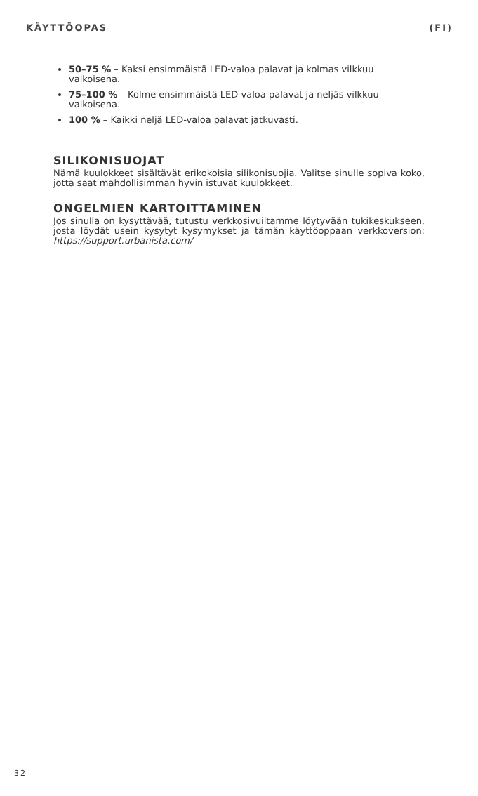KÄYTTÖOPAS (FI)
50–75 % – Kaksi ensimmäistä LED-valoa palavat ja kolmas vilkkuu valkoisena.
75–100 % – Kolme ensimmäistä LED-valoa palavat ja neljäs vilkkuu valkoisena.
100 % – Kaikki neljä LED-valoa palavat jatkuvasti.
SILIKONISUOJAT
Nämä kuulokkeet sisältävät erikokoisia silikonisuojia. Valitse sinulle sopiva koko, jotta saat mahdollisimman hyvin istuvat kuulokkeet.
ONGELMIEN KARTOITTAMINEN
Jos sinulla on kysyttävää, tutustu verkkosivuiltamme löytyvään tukikes­kukseen, josta löydät usein kysytyt kysymykset ja tämän käyttöoppaan verkkoversion: https://support.urbanista.com/
32